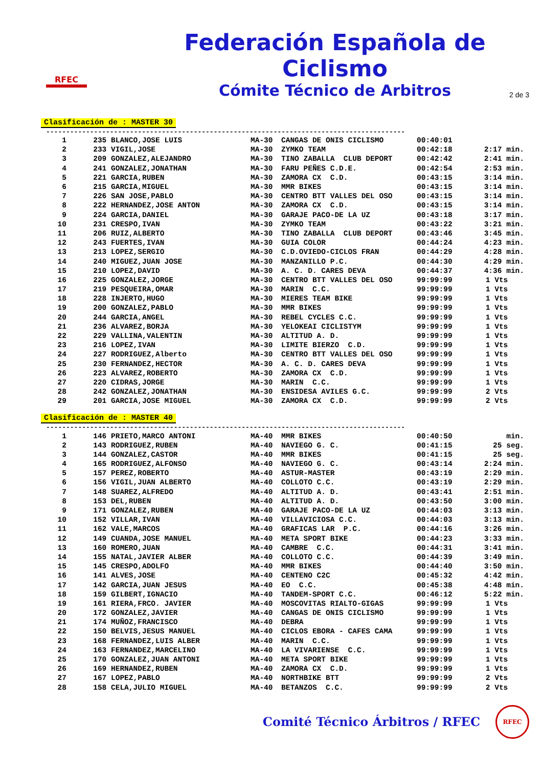RFEC
Federación Española de Ciclismo
Cómite Técnico de Arbitros
2 de 3
Clasificación de : MASTER 30
------------------------------------------------------------------------------------------
| 1 | 235 BLANCO,JOSE LUIS | MA-30 | CANGAS DE ONIS CICLISMO | 00:40:01 | |
| 2 | 233 VIGIL,JOSE | MA-30 | ZYMKO TEAM | 00:42:18 | 2:17 min. |
| 3 | 209 GONZALEZ,ALEJANDRO | MA-30 | TINO ZABALLA CLUB DEPORT | 00:42:42 | 2:41 min. |
| 4 | 241 GONZALEZ,JONATHAN | MA-30 | FARU PEÑES C.D.E. | 00:42:54 | 2:53 min. |
| 5 | 221 GARCIA,RUBEN | MA-30 | ZAMORA CX C.D. | 00:43:15 | 3:14 min. |
| 6 | 215 GARCIA,MIGUEL | MA-30 | MMR BIKES | 00:43:15 | 3:14 min. |
| 7 | 226 SAN JOSE,PABLO | MA-30 | CENTRO BTT VALLES DEL OSO | 00:43:15 | 3:14 min. |
| 8 | 222 HERNANDEZ,JOSE ANTON | MA-30 | ZAMORA CX C.D. | 00:43:15 | 3:14 min. |
| 9 | 224 GARCIA,DANIEL | MA-30 | GARAJE PACO-DE LA UZ | 00:43:18 | 3:17 min. |
| 10 | 231 CRESPO,IVAN | MA-30 | ZYMKO TEAM | 00:43:22 | 3:21 min. |
| 11 | 206 RUIZ,ALBERTO | MA-30 | TINO ZABALLA CLUB DEPORT | 00:43:46 | 3:45 min. |
| 12 | 243 FUERTES,IVAN | MA-30 | GUIA COLOR | 00:44:24 | 4:23 min. |
| 13 | 213 LOPEZ,SERGIO | MA-30 | C.D.OVIEDO-CICLOS FRAN | 00:44:29 | 4:28 min. |
| 14 | 240 MIGUEZ,JUAN JOSE | MA-30 | MANZANILLO P.C. | 00:44:30 | 4:29 min. |
| 15 | 210 LOPEZ,DAVID | MA-30 | A. C. D. CARES DEVA | 00:44:37 | 4:36 min. |
| 16 | 225 GONZALEZ,JORGE | MA-30 | CENTRO BTT VALLES DEL OSO | 99:99:99 | 1 Vts |
| 17 | 219 PESQUEIRA,OMAR | MA-30 | MARIN C.C. | 99:99:99 | 1 Vts |
| 18 | 228 INJERTO,HUGO | MA-30 | MIERES TEAM BIKE | 99:99:99 | 1 Vts |
| 19 | 200 GONZALEZ,PABLO | MA-30 | MMR BIKES | 99:99:99 | 1 Vts |
| 20 | 244 GARCIA,ANGEL | MA-30 | REBEL CYCLES C.C. | 99:99:99 | 1 Vts |
| 21 | 236 ALVAREZ,BORJA | MA-30 | YELOKEAI CICLISTYM | 99:99:99 | 1 Vts |
| 22 | 229 VALLINA,VALENTIN | MA-30 | ALTITUD A. D. | 99:99:99 | 1 Vts |
| 23 | 216 LOPEZ,IVAN | MA-30 | LIMITE BIERZO C.D. | 99:99:99 | 1 Vts |
| 24 | 227 RODRIGUEZ,Alberto | MA-30 | CENTRO BTT VALLES DEL OSO | 99:99:99 | 1 Vts |
| 25 | 230 FERNANDEZ,HECTOR | MA-30 | A. C. D. CARES DEVA | 99:99:99 | 1 Vts |
| 26 | 223 ALVAREZ,ROBERTO | MA-30 | ZAMORA CX C.D. | 99:99:99 | 1 Vts |
| 27 | 220 CIDRAS,JORGE | MA-30 | MARIN C.C. | 99:99:99 | 1 Vts |
| 28 | 242 GONZALEZ,JONATHAN | MA-30 | ENSIDESA AVILES G.C. | 99:99:99 | 2 Vts |
| 29 | 201 GARCIA,JOSE MIGUEL | MA-30 | ZAMORA CX C.D. | 99:99:99 | 2 Vts |
Clasificación de : MASTER 40
------------------------------------------------------------------------------------------
| 1 | 146 PRIETO,MARCO ANTONI | MA-40 | MMR BIKES | 00:40:50 | min. |
| 2 | 143 RODRIGUEZ,RUBEN | MA-40 | NAVIEGO G. C. | 00:41:15 | 25 seg. |
| 3 | 144 GONZALEZ,CASTOR | MA-40 | MMR BIKES | 00:41:15 | 25 seg. |
| 4 | 165 RODRIGUEZ,ALFONSO | MA-40 | NAVIEGO G. C. | 00:43:14 | 2:24 min. |
| 5 | 157 PEREZ,ROBERTO | MA-40 | ASTUR-MASTER | 00:43:19 | 2:29 min. |
| 6 | 156 VIGIL,JUAN ALBERTO | MA-40 | COLLOTO C.C. | 00:43:19 | 2:29 min. |
| 7 | 148 SUAREZ,ALFREDO | MA-40 | ALTITUD A. D. | 00:43:41 | 2:51 min. |
| 8 | 153 DEL,RUBEN | MA-40 | ALTITUD A. D. | 00:43:50 | 3:00 min. |
| 9 | 171 GONZALEZ,RUBEN | MA-40 | GARAJE PACO-DE LA UZ | 00:44:03 | 3:13 min. |
| 10 | 152 VILLAR,IVAN | MA-40 | VILLAVICIOSA C.C. | 00:44:03 | 3:13 min. |
| 11 | 162 VALE,MARCOS | MA-40 | GRAFICAS LAR P.C. | 00:44:16 | 3:26 min. |
| 12 | 149 CUANDA,JOSE MANUEL | MA-40 | META SPORT BIKE | 00:44:23 | 3:33 min. |
| 13 | 160 ROMERO,JUAN | MA-40 | CAMBRE C.C. | 00:44:31 | 3:41 min. |
| 14 | 155 NATAL,JAVIER ALBER | MA-40 | COLLOTO C.C. | 00:44:39 | 3:49 min. |
| 15 | 145 CRESPO,ADOLFO | MA-40 | MMR BIKES | 00:44:40 | 3:50 min. |
| 16 | 141 ALVES,JOSE | MA-40 | CENTENO C2C | 00:45:32 | 4:42 min. |
| 17 | 142 GARCIA,JUAN JESUS | MA-40 | EO C.C. | 00:45:38 | 4:48 min. |
| 18 | 159 GILBERT,IGNACIO | MA-40 | TANDEM-SPORT C.C. | 00:46:12 | 5:22 min. |
| 19 | 161 RIERA,FRCO. JAVIER | MA-40 | MOSCOVITAS RIALTO-GIGAS | 99:99:99 | 1 Vts |
| 20 | 172 GONZALEZ,JAVIER | MA-40 | CANGAS DE ONIS CICLISMO | 99:99:99 | 1 Vts |
| 21 | 174 MUÑOZ,FRANCISCO | MA-40 | DEBRA | 99:99:99 | 1 Vts |
| 22 | 150 BELVIS,JESUS MANUEL | MA-40 | CICLOS EBORA - CAFES CAMA | 99:99:99 | 1 Vts |
| 23 | 168 FERNANDEZ,LUIS ALBER | MA-40 | MARIN C.C. | 99:99:99 | 1 Vts |
| 24 | 163 FERNANDEZ,MARCELINO | MA-40 | LA VIVARIENSE C.C. | 99:99:99 | 1 Vts |
| 25 | 170 GONZALEZ,JUAN ANTONI | MA-40 | META SPORT BIKE | 99:99:99 | 1 Vts |
| 26 | 169 HERNANDEZ,RUBEN | MA-40 | ZAMORA CX C.D. | 99:99:99 | 1 Vts |
| 27 | 167 LOPEZ,PABLO | MA-40 | NORTHBIKE BTT | 99:99:99 | 2 Vts |
| 28 | 158 CELA,JULIO MIGUEL | MA-40 | BETANZOS C.C. | 99:99:99 | 2 Vts |
Comité Técnico Árbitros / RFEC RFEC